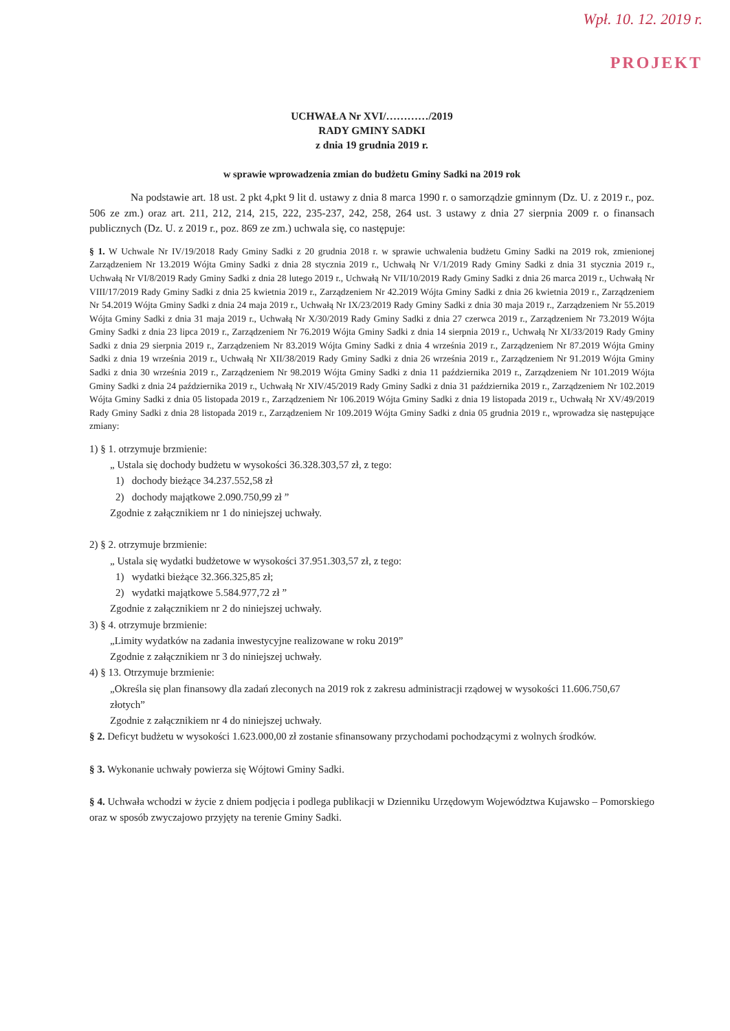Wpł. 10. 12. 2019 r.
PROJEKT
UCHWAŁA Nr XVI/…………/2019
RADY GMINY SADKI
z dnia 19 grudnia 2019 r.
w sprawie wprowadzenia zmian do budżetu Gminy Sadki na 2019 rok
Na podstawie art. 18 ust. 2 pkt 4,pkt 9 lit d. ustawy z dnia 8 marca 1990 r. o samorządzie gminnym (Dz. U. z 2019 r., poz. 506 ze zm.) oraz art. 211, 212, 214, 215, 222, 235-237, 242, 258, 264 ust. 3 ustawy z dnia 27 sierpnia 2009 r. o finansach publicznych (Dz. U. z 2019 r., poz. 869 ze zm.) uchwala się, co następuje:
§ 1. W Uchwale Nr IV/19/2018 Rady Gminy Sadki z 20 grudnia 2018 r. w sprawie uchwalenia budżetu Gminy Sadki na 2019 rok, zmienionej Zarządzeniem Nr 13.2019 Wójta Gminy Sadki z dnia 28 stycznia 2019 r., Uchwałą Nr V/1/2019 Rady Gminy Sadki z dnia 31 stycznia 2019 r., Uchwałą Nr VI/8/2019 Rady Gminy Sadki z dnia 28 lutego 2019 r., Uchwałą Nr VII/10/2019 Rady Gminy Sadki z dnia 26 marca 2019 r., Uchwałą Nr VIII/17/2019 Rady Gminy Sadki z dnia 25 kwietnia 2019 r., Zarządzeniem Nr 42.2019 Wójta Gminy Sadki z dnia 26 kwietnia 2019 r., Zarządzeniem Nr 54.2019 Wójta Gminy Sadki z dnia 24 maja 2019 r., Uchwałą Nr IX/23/2019 Rady Gminy Sadki z dnia 30 maja 2019 r., Zarządzeniem Nr 55.2019 Wójta Gminy Sadki z dnia 31 maja 2019 r., Uchwałą Nr X/30/2019 Rady Gminy Sadki z dnia 27 czerwca 2019 r., Zarządzeniem Nr 73.2019 Wójta Gminy Sadki z dnia 23 lipca 2019 r., Zarządzeniem Nr 76.2019 Wójta Gminy Sadki z dnia 14 sierpnia 2019 r., Uchwałą Nr XI/33/2019 Rady Gminy Sadki z dnia 29 sierpnia 2019 r., Zarządzeniem Nr 83.2019 Wójta Gminy Sadki z dnia 4 września 2019 r., Zarządzeniem Nr 87.2019 Wójta Gminy Sadki z dnia 19 września 2019 r., Uchwałą Nr XII/38/2019 Rady Gminy Sadki z dnia 26 września 2019 r., Zarządzeniem Nr 91.2019 Wójta Gminy Sadki z dnia 30 września 2019 r., Zarządzeniem Nr 98.2019 Wójta Gminy Sadki z dnia 11 października 2019 r., Zarządzeniem Nr 101.2019 Wójta Gminy Sadki z dnia 24 października 2019 r., Uchwałą Nr XIV/45/2019 Rady Gminy Sadki z dnia 31 października 2019 r., Zarządzeniem Nr 102.2019 Wójta Gminy Sadki z dnia 05 listopada 2019 r., Zarządzeniem Nr 106.2019 Wójta Gminy Sadki z dnia 19 listopada 2019 r., Uchwałą Nr XV/49/2019 Rady Gminy Sadki z dnia 28 listopada 2019 r., Zarządzeniem Nr 109.2019 Wójta Gminy Sadki z dnia 05 grudnia 2019 r., wprowadza się następujące zmiany:
1) § 1. otrzymuje brzmienie:
„ Ustala się dochody budżetu w wysokości 36.328.303,57 zł, z tego:
1) dochody bieżące 34.237.552,58 zł
2) dochody majątkowe 2.090.750,99 zł ”
Zgodnie z załącznikiem nr 1 do niniejszej uchwały.
2) § 2. otrzymuje brzmienie:
„ Ustala się wydatki budżetowe w wysokości 37.951.303,57 zł, z tego:
1) wydatki bieżące 32.366.325,85 zł;
2) wydatki majątkowe 5.584.977,72 zł ”
Zgodnie z załącznikiem nr 2 do niniejszej uchwały.
3) § 4. otrzymuje brzmienie:
„Limity wydatków na zadania inwestycyjne realizowane w roku 2019”
Zgodnie z załącznikiem nr 3 do niniejszej uchwały.
4) § 13. Otrzymuje brzmienie:
„Określa się plan finansowy dla zadań zleconych na 2019 rok z zakresu administracji rządowej w wysokości 11.606.750,67 złotych”
Zgodnie z załącznikiem nr 4 do niniejszej uchwały.
§ 2. Deficyt budżetu w wysokości 1.623.000,00 zł zostanie sfinansowany przychodami pochodzącymi z wolnych środków.
§ 3. Wykonanie uchwały powierza się Wójtowi Gminy Sadki.
§ 4. Uchwała wchodzi w życie z dniem podjęcia i podlega publikacji w Dzienniku Urzędowym Województwa Kujawsko – Pomorskiego oraz w sposób zwyczajowo przyjęty na terenie Gminy Sadki.